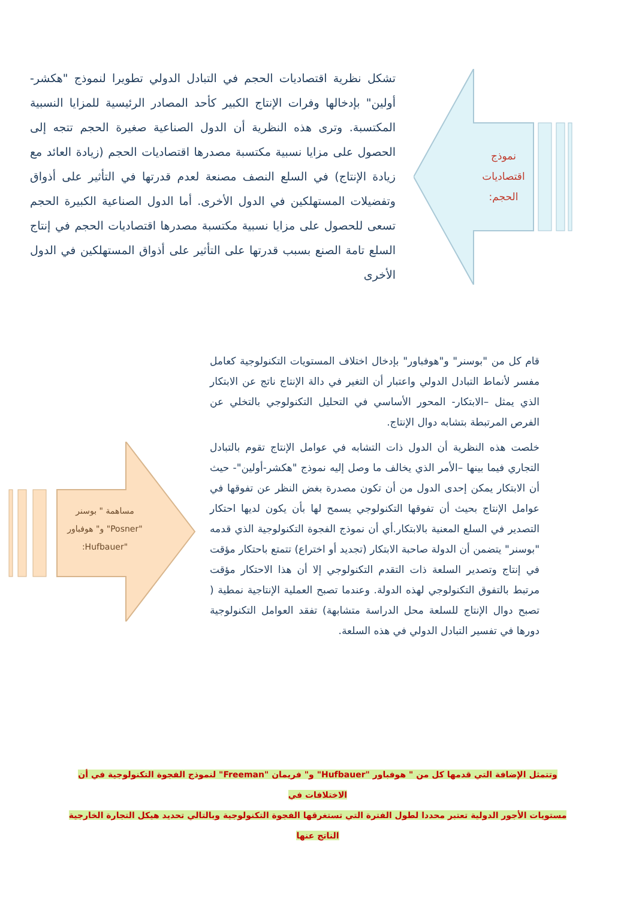نموذج اقتصاديات الحجم:
تشكل نظرية اقتصاديات الحجم في التبادل الدولي تطويرا لنموذج "هكشر-أولين" بإدخالها وفرات الإنتاج الكبير كأحد المصادر الرئيسية للمزايا النسبية المكتسبة. وترى هذه النظرية أن الدول الصناعية صغيرة الحجم تتجه إلى الحصول على مزايا نسبية مكتسبة مصدرها اقتصاديات الحجم (زيادة العائد مع زيادة الإنتاج) في السلع النصف مصنعة لعدم قدرتها في التأثير على أذواق وتفضيلات المستهلكين في الدول الأخرى. أما الدول الصناعية الكبيرة الحجم تسعى للحصول على مزايا نسبية مكتسبة مصدرها اقتصاديات الحجم في إنتاج السلع تامة الصنع بسبب قدرتها على التأثير على أذواق المستهلكين في الدول الأخرى
مساهمة " بوسنر "Posner" و" هوفباور "Hufbauer:
قام كل من "بوسنر" و"هوفباور" بإدخال اختلاف المستويات التكنولوجية كعامل مفسر لأنماط التبادل الدولي واعتبار أن التغير في دالة الإنتاج ناتج عن الابتكار الذي يمثل –الابتكار- المحور الأساسي في التحليل التكنولوجي بالتخلي عن الفرص المرتبطة بتشابه دوال الإنتاج.
خلصت هذه النظرية أن الدول ذات التشابه في عوامل الإنتاج تقوم بالتبادل التجاري فيما بينها –الأمر الذي يخالف ما وصل إليه نموذج "هكشر-أولين"- حيث أن الابتكار يمكن إحدى الدول من أن تكون مصدرة بغض النظر عن تفوقها في عوامل الإنتاج بحيث أن تفوقها التكنولوجي يسمح لها بأن يكون لديها احتكار التصدير في السلع المعنية بالابتكار.أي أن نموذج الفجوة التكنولوجية الذي قدمه "بوسنر" يتضمن أن الدولة صاحبة الابتكار (تجديد أو اختراع) تتمتع باحتكار مؤقت في إنتاج وتصدير السلعة ذات التقدم التكنولوجي إلا أن هذا الاحتكار مؤقت مرتبط بالتفوق التكنولوجي لهذه الدولة. وعندما تصبح العملية الإنتاجية نمطية ( تصبح دوال الإنتاج للسلعة محل الدراسة متشابهة) تفقد العوامل التكنولوجية دورها في تفسير التبادل الدولي في هذه السلعة.
وتتمثل الإضافة التي قدمها كل من " هوفباور "Hufbauer" و" فريمان "Freeman" لنموذج الفجوة التكنولوجية في أن الاختلافات في
مستويات الأجور الدولية تعتبر محددا لطول الفترة التي تستغرقها الفجوة التكنولوجية وبالتالي تحديد هيكل التجارة الخارجية الناتج عنها